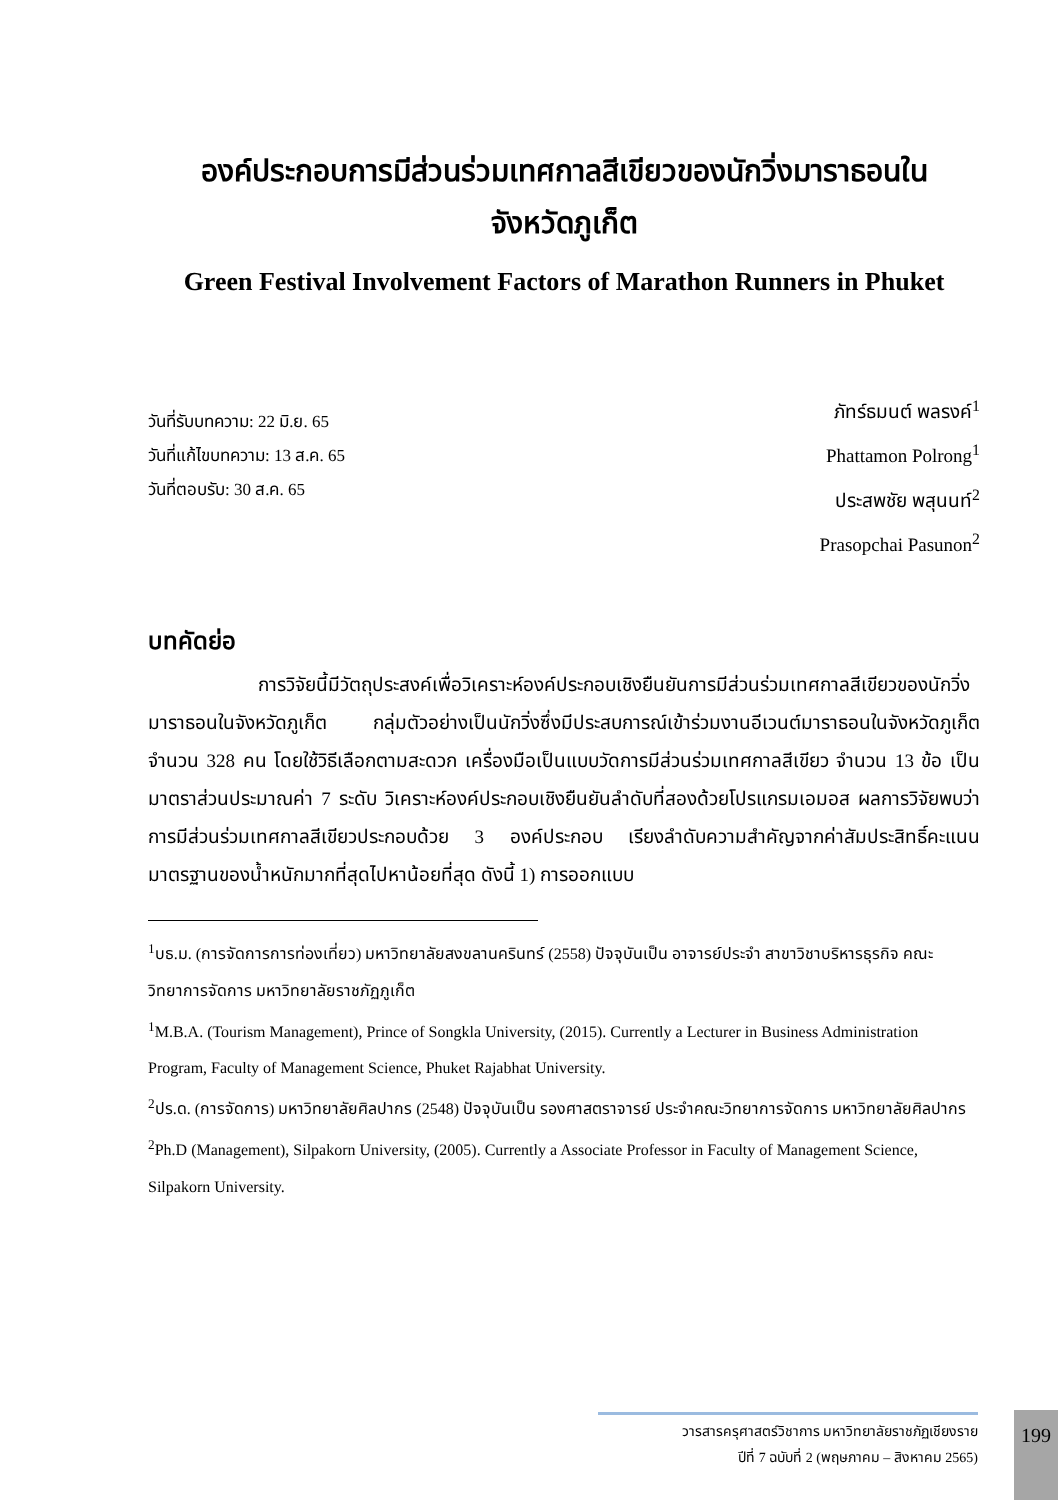องค์ประกอบการมีส่วนร่วมเทศกาลสีเขียวของนักวิ่งมาราธอนใน
จังหวัดภูเก็ต
Green Festival Involvement Factors of Marathon Runners in Phuket
วันที่รับบทความ: 22 มิ.ย. 65
วันที่แก้ไขบทความ: 13 ส.ค. 65
วันที่ตอบรับ: 30 ส.ค. 65
ภัทร์ธมนต์ พลรงค์<sup>1</sup>
Phattamon Polrong<sup>1</sup>
ประสพชัย พสุนนท์<sup>2</sup>
Prasopchai Pasunon<sup>2</sup>
บทคัดย่อ
การวิจัยนี้มีวัตถุประสงค์เพื่อวิเคราะห์องค์ประกอบเชิงยืนยันการมีส่วนร่วมเทศกาลสีเขียวของนักวิ่งมาราธอนในจังหวัดภูเก็ต กลุ่มตัวอย่างเป็นนักวิ่งซึ่งมีประสบการณ์เข้าร่วมงานอีเวนต์มาราธอนในจังหวัดภูเก็ต จำนวน 328 คน โดยใช้วิธีเลือกตามสะดวก เครื่องมือเป็นแบบวัดการมีส่วนร่วมเทศกาลสีเขียว จำนวน 13 ข้อ เป็นมาตราส่วนประมาณค่า 7 ระดับ วิเคราะห์องค์ประกอบเชิงยืนยันลำดับที่สองด้วยโปรแกรมเอมอส ผลการวิจัยพบว่า การมีส่วนร่วมเทศกาลสีเขียวประกอบด้วย 3 องค์ประกอบ เรียงลำดับความสำคัญจากค่าสัมประสิทธิ์คะแนนมาตรฐานของน้ำหนักมากที่สุดไปหาน้อยที่สุด ดังนี้ 1) การออกแบบ
<sup>1</sup> บธ.ม. (การจัดการการท่องเที่ยว) มหาวิทยาลัยสงขลานครินทร์ (2558) ปัจจุบันเป็น อาจารย์ประจำ สาขาวิชาบริหารธุรกิจ คณะวิทยาการจัดการ มหาวิทยาลัยราชภัฏภูเก็ต
<sup>1</sup> M.B.A. (Tourism Management), Prince of Songkla University, (2015). Currently a Lecturer in Business Administration Program, Faculty of Management Science, Phuket Rajabhat University.
<sup>2</sup> ปร.ด. (การจัดการ) มหาวิทยาลัยศิลปากร (2548) ปัจจุบันเป็น รองศาสตราจารย์ ประจำคณะวิทยาการจัดการ มหาวิทยาลัยศิลปากร
<sup>2</sup> Ph.D (Management), Silpakorn University, (2005). Currently a Associate Professor in Faculty of Management Science, Silpakorn University.
วารสารครุศาสตร์วิชาการ มหาวิทยาลัยราชภัฏเชียงราย
ปีที่ 7 ฉบับที่ 2 (พฤษภาคม – สิงหาคม 2565)
199